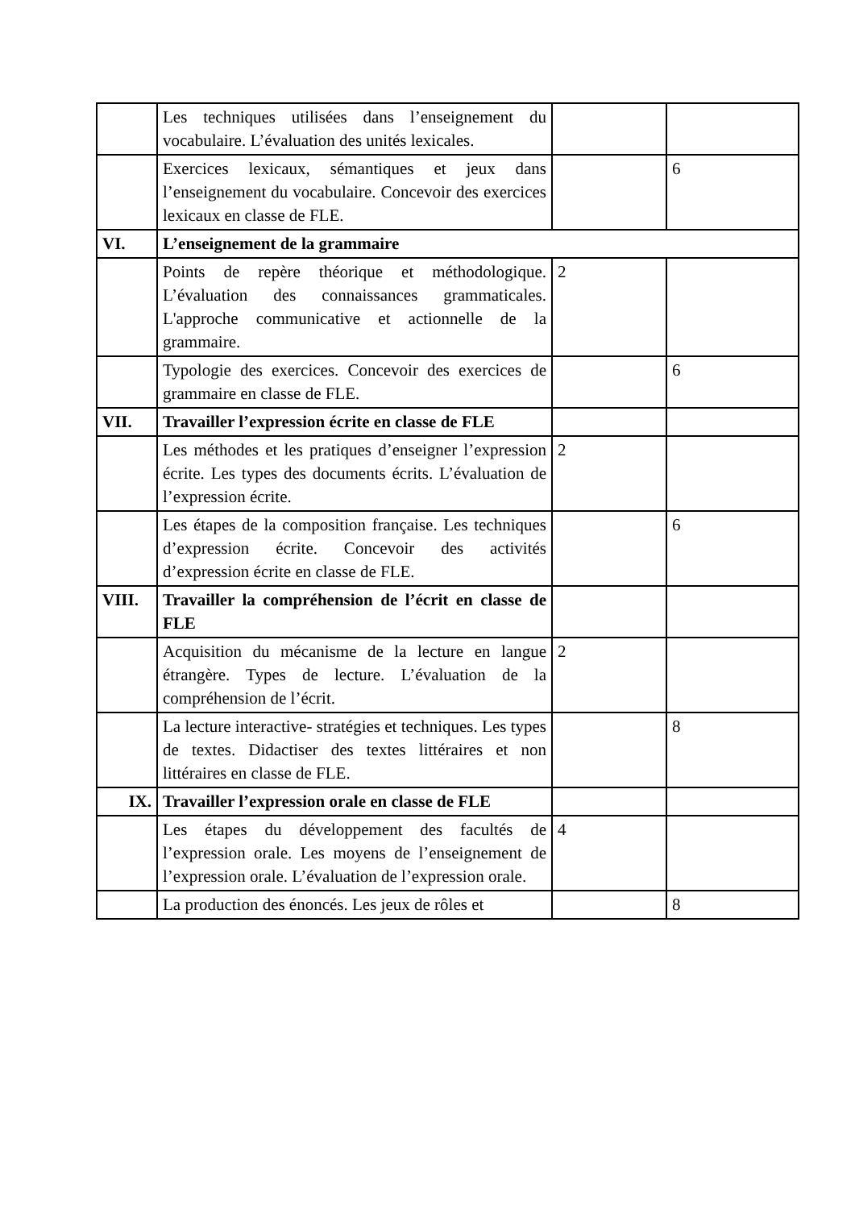| | Les techniques utilisées dans l’enseignement du vocabulaire. L’évaluation des unités lexicales. | | |
| | Exercices lexicaux, sémantiques et jeux dans l’enseignement du vocabulaire. Concevoir des exercices lexicaux en classe de FLE. | | 6 |
| VI. | L’enseignement de la grammaire | | |
| | Points de repère théorique et méthodologique. L’évaluation des connaissances grammaticales. L'approche communicative et actionnelle de la grammaire. | 2 | |
| | Typologie des exercices. Concevoir des exercices de grammaire en classe de FLE. | | 6 |
| VII. | Travailler l’expression écrite en classe de FLE | | |
| | Les méthodes et les pratiques d’enseigner l’expression écrite. Les types des documents écrits. L’évaluation de l’expression écrite. | 2 | |
| | Les étapes de la composition française. Les techniques d’expression écrite. Concevoir des activités d’expression écrite en classe de FLE. | | 6 |
| VIII. | Travailler la compréhension de l’écrit en classe de FLE | | |
| | Acquisition du mécanisme de la lecture en langue étrangère. Types de lecture. L’évaluation de la compréhension de l’écrit. | 2 | |
| | La lecture interactive- stratégies et techniques. Les types de textes. Didactiser des textes littéraires et non littéraires en classe de FLE. | | 8 |
| IX. | Travailler l’expression orale en classe de FLE | | |
| | Les étapes du développement des facultés de l’expression orale. Les moyens de l’enseignement de l’expression orale. L’évaluation de l’expression orale. | 4 | |
| | La production des énoncés. Les jeux de rôles et | | 8 |